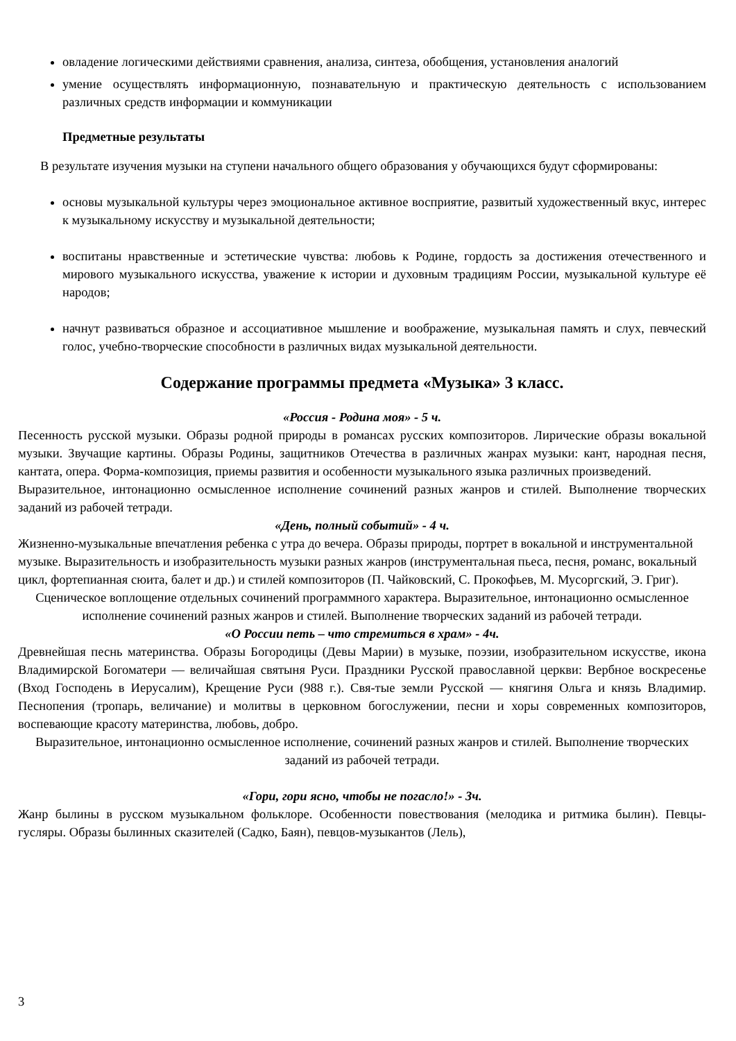овладение логическими действиями сравнения, анализа, синтеза, обобщения, установления аналогий
умение осуществлять информационную, познавательную и практическую деятельность с использованием различных средств информации и коммуникации
Предметные результаты
В результате изучения музыки на ступени начального общего образования у обучающихся будут сформированы:
основы музыкальной культуры через эмоциональное активное восприятие, развитый художественный вкус, интерес к музыкальному искусству и музыкальной деятельности;
воспитаны нравственные и эстетические чувства: любовь к Родине, гордость за достижения отечественного и мирового музыкального искусства, уважение к истории и духовным традициям России, музыкальной культуре её народов;
начнут развиваться образное и ассоциативное мышление и воображение, музыкальная память и слух, певческий голос, учебно-творческие способности в различных видах музыкальной деятельности.
Содержание программы предмета «Музыка» 3 класс.
«Россия - Родина моя» - 5 ч.
Песенность русской музыки. Образы родной природы в романсах русских композиторов. Лирические образы вокальной музыки. Звучащие картины. Образы Родины, защитников Отечества в различных жанрах музыки: кант, народная песня, кантата, опера. Форма-композиция, приемы развития и особенности музыкального языка различных произведений.
Выразительное, интонационно осмысленное исполнение сочинений разных жанров и стилей. Выполнение творческих заданий из рабочей тетради.
«День, полный событий» - 4 ч.
Жизненно-музыкальные впечатления ребенка с утра до вечера. Образы природы, портрет в вокальной и инструментальной музыке. Выразительность и изобразительность музыки разных жанров (инструментальная пьеса, песня, романс, вокальный цикл, фортепианная сюита, балет и др.) и стилей композиторов (П. Чайковский, С. Прокофьев, М. Мусоргский, Э. Григ).
Сценическое воплощение отдельных сочинений программного характера. Выразительное, интонационно осмысленное исполнение сочинений разных жанров и стилей. Выполнение творческих заданий из рабочей тетради.
«О России петь – что стремиться в храм» - 4ч.
Древнейшая песнь материнства. Образы Богородицы (Девы Марии) в музыке, поэзии, изобразительном искусстве, икона Владимирской Богоматери — величайшая святыня Руси. Праздники Русской православной церкви: Вербное воскресенье (Вход Господень в Иерусалим), Крещение Руси (988 г.). Свя-тые земли Русской — княгиня Ольга и князь Владимир. Песнопения (тропарь, величание) и молитвы в церковном богослужении, песни и хоры современных композиторов, воспевающие красоту материнства, любовь, добро.
Выразительное, интонационно осмысленное исполнение, сочинений разных жанров и стилей. Выполнение творческих заданий из рабочей тетради.
«Гори, гори ясно, чтобы не погасло!» - 3ч.
Жанр былины в русском музыкальном фольклоре. Особенности повествования (мелодика и ритмика былин). Певцы-гусляры. Образы былинных сказителей (Садко, Баян), певцов-музыкантов (Лель),
3